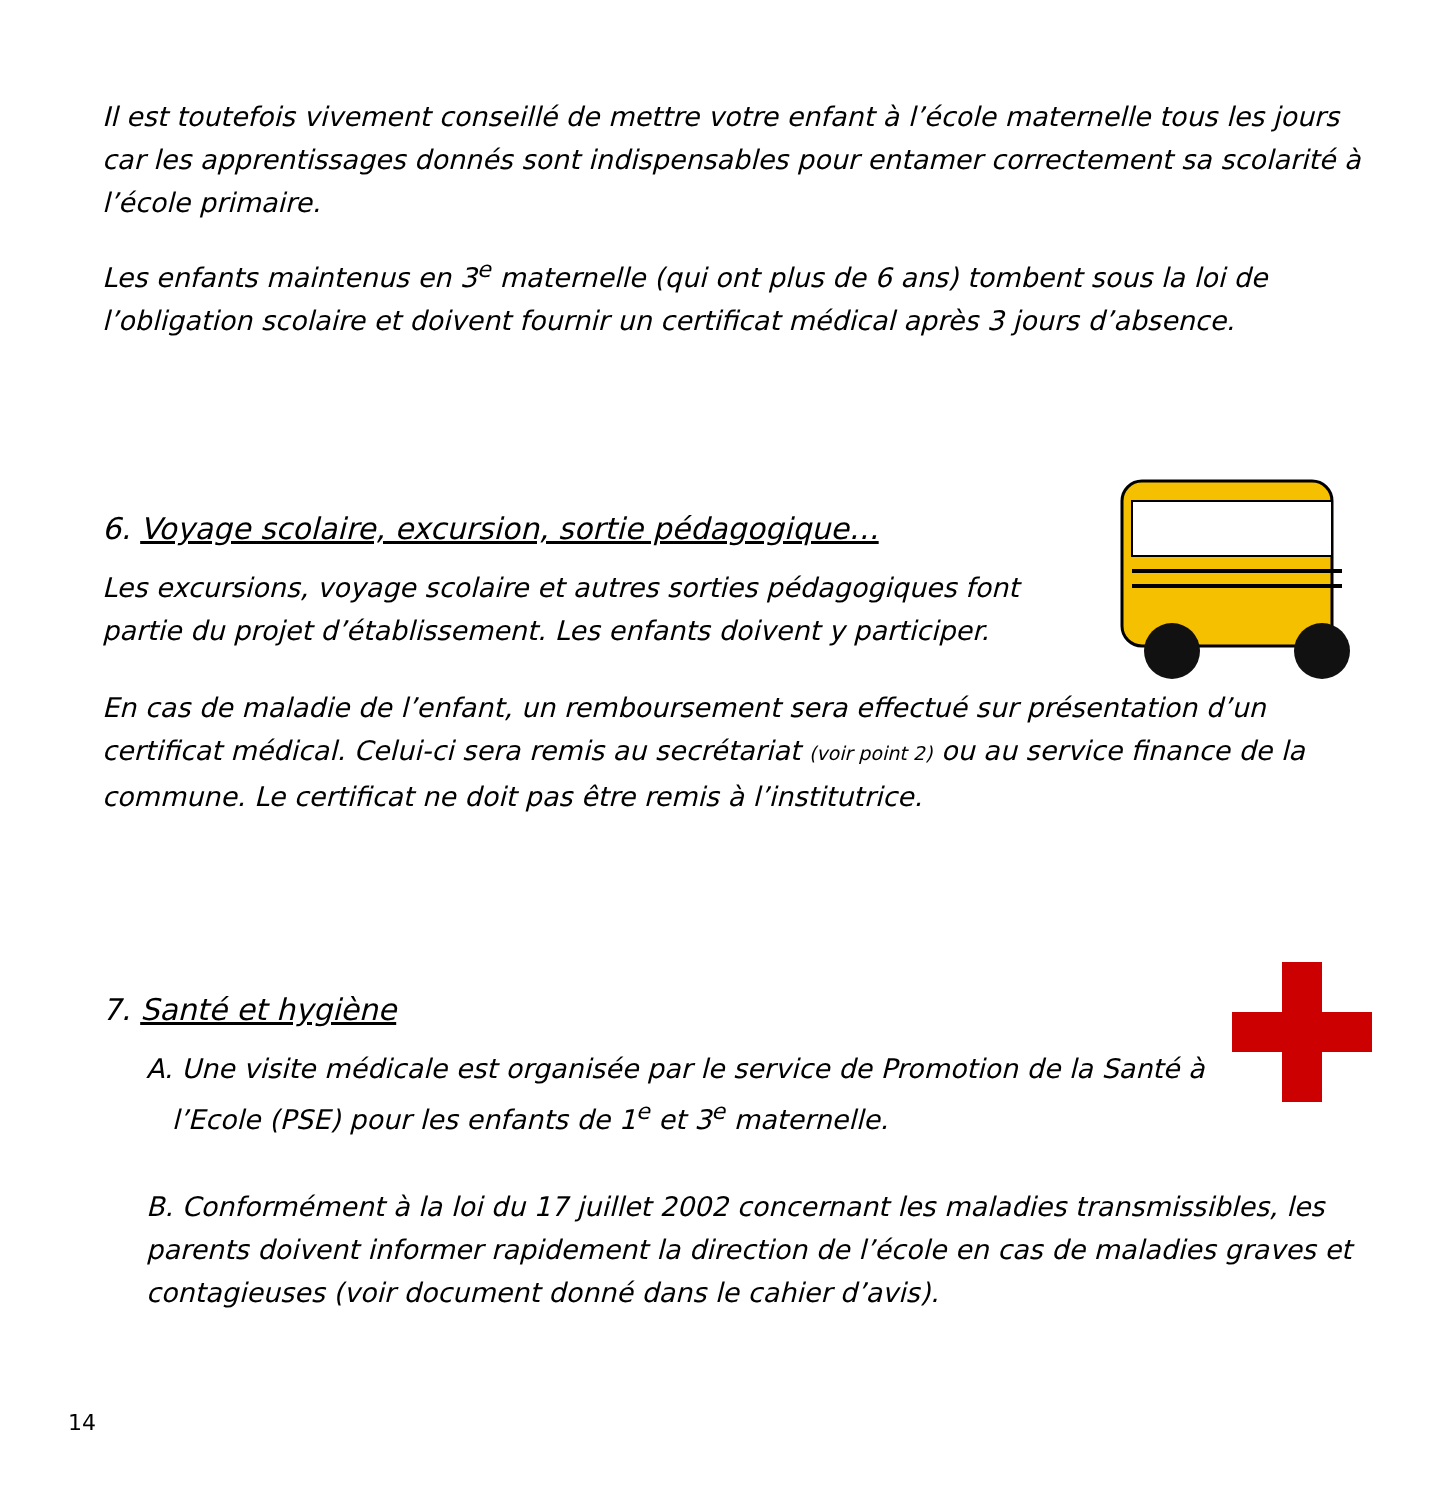Il est toutefois vivement conseillé de mettre votre enfant à l’école maternelle tous les jours car les apprentissages donnés sont indispensables pour entamer correctement sa scolarité à l’école primaire.
Les enfants maintenus en 3<sup>e</sup> maternelle (qui ont plus de 6 ans) tombent sous la loi de l’obligation scolaire et doivent fournir un certificat médical après 3 jours d’absence.
6. Voyage scolaire, excursion, sortie pédagogique…
Les excursions, voyage scolaire et autres sorties pédagogiques font partie du projet d’établissement. Les enfants doivent y participer.
En cas de maladie de l’enfant, un remboursement sera effectué sur présentation d’un certificat médical. Celui-ci sera remis au secrétariat (voir point 2) ou au service finance de la commune. Le certificat ne doit pas être remis à l’institutrice.
7. Santé et hygiène
A. Une visite médicale est organisée par le service de Promotion de la Santé à
l’Ecole (PSE) pour les enfants de 1<sup>e</sup> et 3<sup>e</sup> maternelle.
B. Conformément à la loi du 17 juillet 2002 concernant les maladies transmissibles, les parents doivent informer rapidement la direction de l’école en cas de maladies graves et contagieuses (voir document donné dans le cahier d’avis).
14